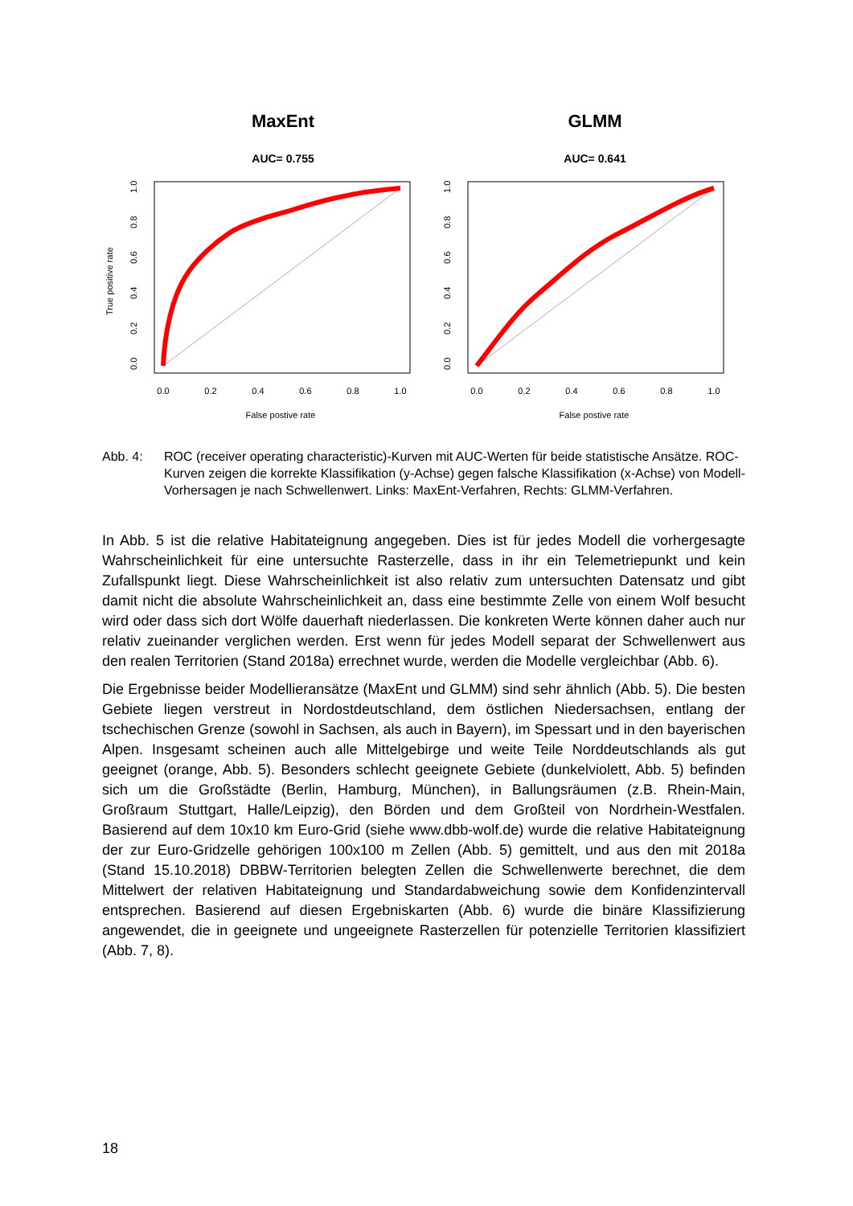MaxEnt
GLMM
AUC= 0.755
AUC= 0.641
0.0
0.2
0.4
0.6
0.8
1.0
0.0
0.2
0.4
0.6
0.8
1.0
False postive rate
False postive rate
0.0
0.2
0.4
0.6
0.8
1.0
0.0
0.2
0.4
0.6
0.8
1.0
True positive rate
Abb. 4: ROC (receiver operating characteristic)-Kurven mit AUC-Werten für beide statistische Ansätze. ROC-Kurven zeigen die korrekte Klassifikation (y-Achse) gegen falsche Klassifikation (x-Achse) von Modell-Vorhersagen je nach Schwellenwert. Links: MaxEnt-Verfahren, Rechts: GLMM-Verfahren.
In Abb. 5 ist die relative Habitateignung angegeben. Dies ist für jedes Modell die vorhergesagte Wahrscheinlichkeit für eine untersuchte Rasterzelle, dass in ihr ein Telemetriepunkt und kein Zufallspunkt liegt. Diese Wahrscheinlichkeit ist also relativ zum untersuchten Datensatz und gibt damit nicht die absolute Wahrscheinlichkeit an, dass eine bestimmte Zelle von einem Wolf besucht wird oder dass sich dort Wölfe dauerhaft niederlassen. Die konkreten Werte können daher auch nur relativ zueinander verglichen werden. Erst wenn für jedes Modell separat der Schwellenwert aus den realen Territorien (Stand 2018a) errechnet wurde, werden die Modelle vergleichbar (Abb. 6).
Die Ergebnisse beider Modellieransätze (MaxEnt und GLMM) sind sehr ähnlich (Abb. 5). Die besten Gebiete liegen verstreut in Nordostdeutschland, dem östlichen Niedersachsen, entlang der tschechischen Grenze (sowohl in Sachsen, als auch in Bayern), im Spessart und in den bayerischen Alpen. Insgesamt scheinen auch alle Mittelgebirge und weite Teile Norddeutschlands als gut geeignet (orange, Abb. 5). Besonders schlecht geeignete Gebiete (dunkelviolett, Abb. 5) befinden sich um die Großstädte (Berlin, Hamburg, München), in Ballungsräumen (z.B. Rhein-Main, Großraum Stuttgart, Halle/Leipzig), den Börden und dem Großteil von Nordrhein-Westfalen. Basierend auf dem 10x10 km Euro-Grid (siehe www.dbb-wolf.de) wurde die relative Habitateignung der zur Euro-Gridzelle gehörigen 100x100 m Zellen (Abb. 5) gemittelt, und aus den mit 2018a (Stand 15.10.2018) DBBW-Territorien belegten Zellen die Schwellenwerte berechnet, die dem Mittelwert der relativen Habitateignung und Standardabweichung sowie dem Konfidenzintervall entsprechen. Basierend auf diesen Ergebniskarten (Abb. 6) wurde die binäre Klassifizierung angewendet, die in geeignete und ungeeignete Rasterzellen für potenzielle Territorien klassifiziert (Abb. 7, 8).
18